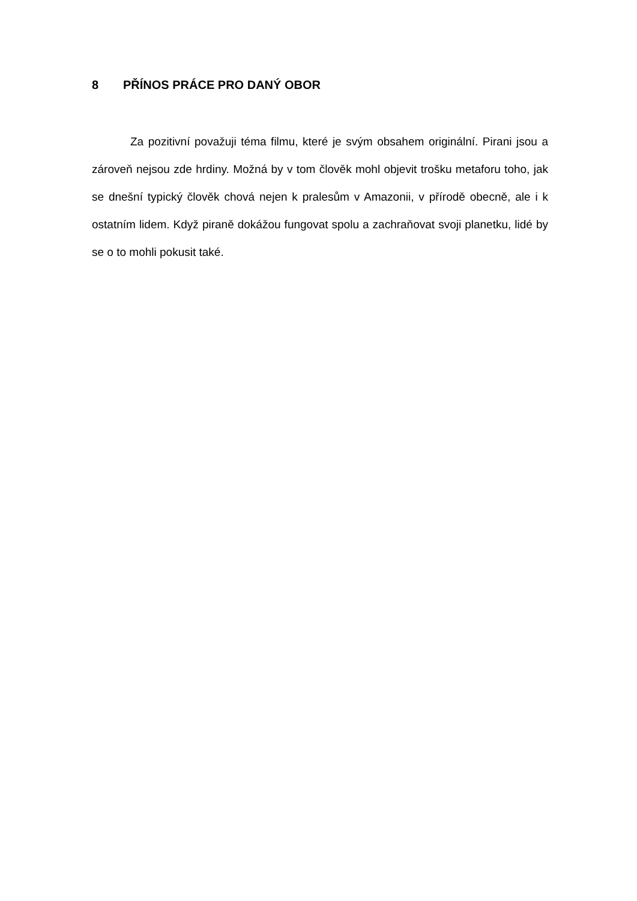8 PŘÍNOS PRÁCE PRO DANÝ OBOR
Za pozitivní považuji téma filmu, které je svým obsahem originální. Pirani jsou a zároveň nejsou zde hrdiny. Možná by v tom člověk mohl objevit trošku metaforu toho, jak se dnešní typický člověk chová nejen k pralesům v Amazonii, v přírodě obecně, ale i k ostatním lidem. Když piraně dokážou fungovat spolu a zachraňovat svoji planetku, lidé by se o to mohli pokusit také.